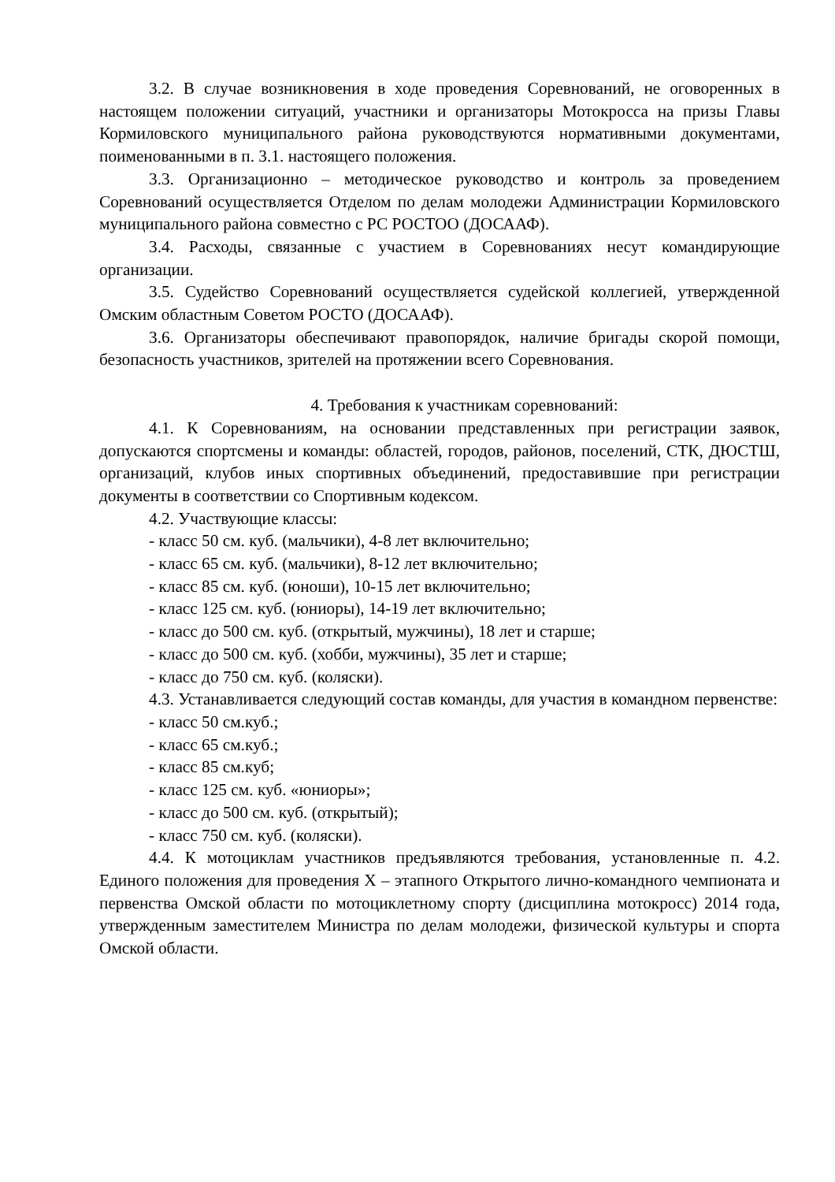3.2. В случае возникновения в ходе проведения Соревнований, не оговоренных в настоящем положении ситуаций, участники и организаторы Мотокросса на призы Главы Кормиловского муниципального района руководствуются нормативными документами, поименованными в п. 3.1. настоящего положения.
3.3. Организационно – методическое руководство и контроль за проведением Соревнований осуществляется Отделом по делам молодежи Администрации Кормиловского муниципального района совместно с РС РОСТОО (ДОСААФ).
3.4. Расходы, связанные с участием в Соревнованиях несут командирующие организации.
3.5. Судейство Соревнований осуществляется судейской коллегией, утвержденной Омским областным Советом РОСТО (ДОСААФ).
3.6. Организаторы обеспечивают правопорядок, наличие бригады скорой помощи, безопасность участников, зрителей на протяжении всего Соревнования.
4. Требования к участникам соревнований:
4.1. К Соревнованиям, на основании представленных при регистрации заявок, допускаются спортсмены и команды: областей, городов, районов, поселений, СТК, ДЮСТШ, организаций, клубов иных спортивных объединений, предоставившие при регистрации документы в соответствии со Спортивным кодексом.
4.2. Участвующие классы:
- класс 50 см. куб. (мальчики), 4-8 лет включительно;
- класс 65 см. куб. (мальчики), 8-12 лет включительно;
- класс 85 см. куб. (юноши), 10-15 лет включительно;
- класс 125 см. куб. (юниоры), 14-19 лет включительно;
- класс до 500 см. куб. (открытый, мужчины), 18 лет и старше;
- класс до 500 см. куб. (хобби, мужчины), 35 лет и старше;
- класс до 750 см. куб. (коляски).
4.3. Устанавливается следующий состав команды, для участия в командном первенстве:
- класс 50 см.куб.;
- класс 65 см.куб.;
- класс 85 см.куб;
- класс 125 см. куб. «юниоры»;
- класс до 500 см. куб. (открытый);
- класс 750 см. куб. (коляски).
4.4. К мотоциклам участников предъявляются требования, установленные п. 4.2. Единого положения для проведения Х – этапного Открытого лично-командного чемпионата и первенства Омской области по мотоциклетному спорту (дисциплина мотокросс) 2014 года, утвержденным заместителем Министра по делам молодежи, физической культуры и спорта Омской области.